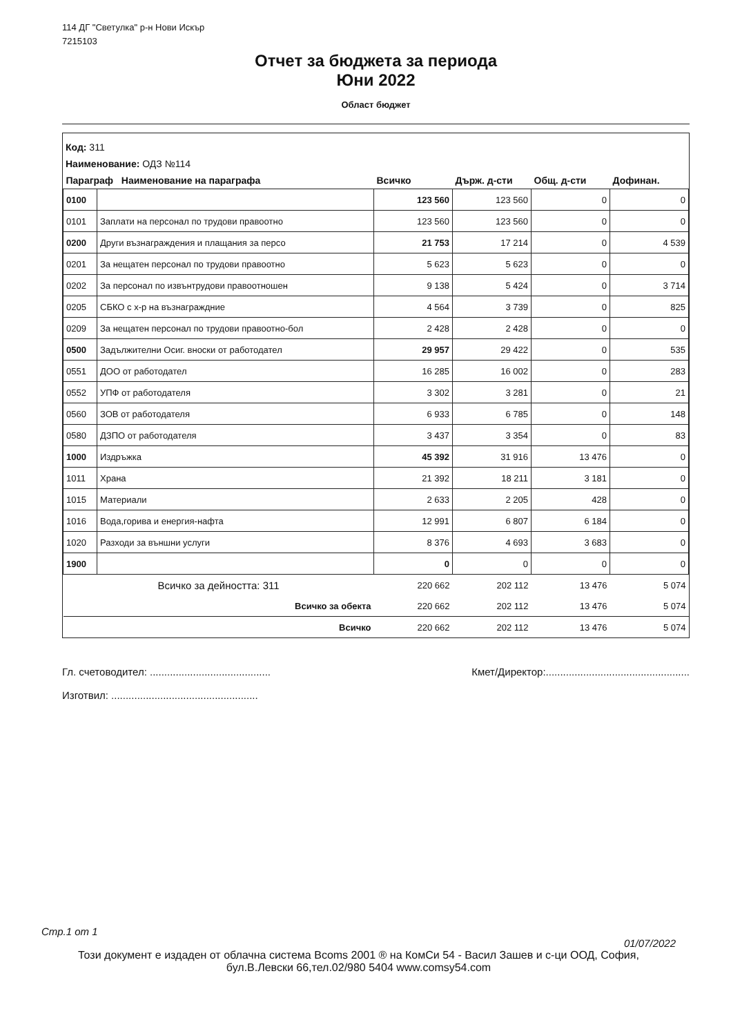114 ДГ "Светулка" р-н Нови Искър
7215103
Отчет за бюджета за периода
Юни 2022
Област бюджет
Код: 311
Наименование: ОДЗ №114
| Параграф Наименование на параграфа | | Всичко | Държ. д-сти | Общ. д-сти | Дофинан. |
| --- | --- | --- | --- | --- | --- |
| 0100 | | 123 560 | 123 560 | 0 | 0 |
| 0101 | Заплати на персонал по трудови правоотно | 123 560 | 123 560 | 0 | 0 |
| 0200 | Други възнаграждения и плащания за персо | 21 753 | 17 214 | 0 | 4 539 |
| 0201 | За нещатен персонал по трудови правоотно | 5 623 | 5 623 | 0 | 0 |
| 0202 | За персонал по извънтрудови правоотношен | 9 138 | 5 424 | 0 | 3 714 |
| 0205 | СБКО с х-р на възнаграждние | 4 564 | 3 739 | 0 | 825 |
| 0209 | За нещатен персонал по трудови правоотно-бол | 2 428 | 2 428 | 0 | 0 |
| 0500 | Задължителни Осиг. вноски от работодател | 29 957 | 29 422 | 0 | 535 |
| 0551 | ДОО от работодател | 16 285 | 16 002 | 0 | 283 |
| 0552 | УПФ от работодателя | 3 302 | 3 281 | 0 | 21 |
| 0560 | ЗОВ от работодателя | 6 933 | 6 785 | 0 | 148 |
| 0580 | ДЗПО от работодателя | 3 437 | 3 354 | 0 | 83 |
| 1000 | Издръжка | 45 392 | 31 916 | 13 476 | 0 |
| 1011 | Храна | 21 392 | 18 211 | 3 181 | 0 |
| 1015 | Материали | 2 633 | 2 205 | 428 | 0 |
| 1016 | Вода,горива и енергия-нафта | 12 991 | 6 807 | 6 184 | 0 |
| 1020 | Разходи за външни услуги | 8 376 | 4 693 | 3 683 | 0 |
| 1900 | | 0 | 0 | 0 | 0 |
| Всичко за дейността: 311 | | 220 662 | 202 112 | 13 476 | 5 074 |
| Всичко за обекта | | 220 662 | 202 112 | 13 476 | 5 074 |
| Всичко | | 220 662 | 202 112 | 13 476 | 5 074 |
Гл. счетоводител: ..........................................
Изготвил: ...................................................
Кмет/Директор:..................................................
Стр.1 от 1
01/07/2022
Този документ е издаден от облачна система Bcoms 2001 ® на КомСи 54 - Васил Зашев и с-ци ООД, София,
бул.В.Левски 66,тел.02/980 5404 www.comsy54.com